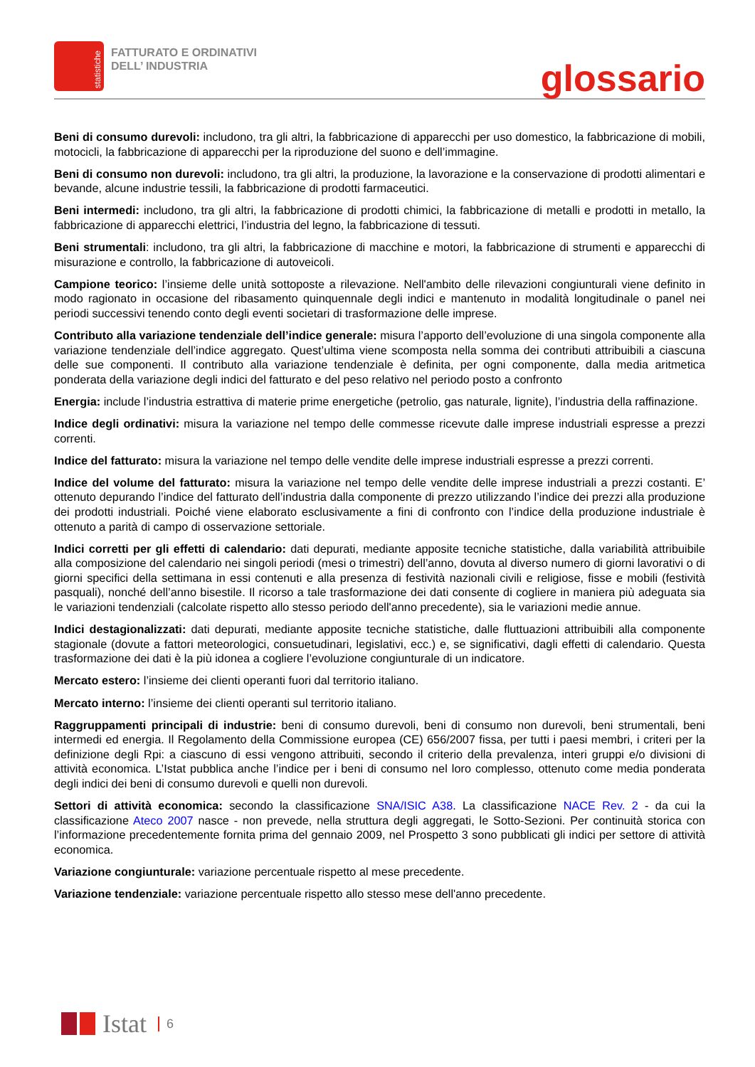statistiche
FATTURATO E ORDINATIVI
DELL’ INDUSTRIA
glossario
Beni di consumo durevoli: includono, tra gli altri, la fabbricazione di apparecchi per uso domestico, la fabbricazione di mobili, motocicli, la fabbricazione di apparecchi per la riproduzione del suono e dell’immagine.
Beni di consumo non durevoli: includono, tra gli altri, la produzione, la lavorazione e la conservazione di prodotti alimentari e bevande, alcune industrie tessili, la fabbricazione di prodotti farmaceutici.
Beni intermedi: includono, tra gli altri, la fabbricazione di prodotti chimici, la fabbricazione di metalli e prodotti in metallo, la fabbricazione di apparecchi elettrici, l’industria del legno, la fabbricazione di tessuti.
Beni strumentali: includono, tra gli altri, la fabbricazione di macchine e motori, la fabbricazione di strumenti e apparecchi di misurazione e controllo, la fabbricazione di autoveicoli.
Campione teorico: l’insieme delle unità sottoposte a rilevazione. Nell'ambito delle rilevazioni congiunturali viene definito in modo ragionato in occasione del ribasamento quinquennale degli indici e mantenuto in modalità longitudinale o panel nei periodi successivi tenendo conto degli eventi societari di trasformazione delle imprese.
Contributo alla variazione tendenziale dell’indice generale: misura l’apporto dell’evoluzione di una singola componente alla variazione tendenziale dell’indice aggregato. Quest’ultima viene scomposta nella somma dei contributi attribuibili a ciascuna delle sue componenti. Il contributo alla variazione tendenziale è definita, per ogni componente, dalla media aritmetica ponderata della variazione degli indici del fatturato e del peso relativo nel periodo posto a confronto
Energia: include l’industria estrattiva di materie prime energetiche (petrolio, gas naturale, lignite), l’industria della raffinazione.
Indice degli ordinativi: misura la variazione nel tempo delle commesse ricevute dalle imprese industriali espresse a prezzi correnti.
Indice del fatturato: misura la variazione nel tempo delle vendite delle imprese industriali espresse a prezzi correnti.
Indice del volume del fatturato: misura la variazione nel tempo delle vendite delle imprese industriali a prezzi costanti. E’ ottenuto depurando l’indice del fatturato dell’industria dalla componente di prezzo utilizzando l’indice dei prezzi alla produzione dei prodotti industriali. Poiché viene elaborato esclusivamente a fini di confronto con l’indice della produzione industriale è ottenuto a parità di campo di osservazione settoriale.
Indici corretti per gli effetti di calendario: dati depurati, mediante apposite tecniche statistiche, dalla variabilità attribuibile alla composizione del calendario nei singoli periodi (mesi o trimestri) dell’anno, dovuta al diverso numero di giorni lavorativi o di giorni specifici della settimana in essi contenuti e alla presenza di festività nazionali civili e religiose, fisse e mobili (festività pasquali), nonché dell’anno bisestile. Il ricorso a tale trasformazione dei dati consente di cogliere in maniera più adeguata sia le variazioni tendenziali (calcolate rispetto allo stesso periodo dell'anno precedente), sia le variazioni medie annue.
Indici destagionalizzati: dati depurati, mediante apposite tecniche statistiche, dalle fluttuazioni attribuibili alla componente stagionale (dovute a fattori meteorologici, consuetudinari, legislativi, ecc.) e, se significativi, dagli effetti di calendario. Questa trasformazione dei dati è la più idonea a cogliere l’evoluzione congiunturale di un indicatore.
Mercato estero: l’insieme dei clienti operanti fuori dal territorio italiano.
Mercato interno: l’insieme dei clienti operanti sul territorio italiano.
Raggruppamenti principali di industrie: beni di consumo durevoli, beni di consumo non durevoli, beni strumentali, beni intermedi ed energia. Il Regolamento della Commissione europea (CE) 656/2007 fissa, per tutti i paesi membri, i criteri per la definizione degli Rpi: a ciascuno di essi vengono attribuiti, secondo il criterio della prevalenza, interi gruppi e/o divisioni di attività economica. L’Istat pubblica anche l’indice per i beni di consumo nel loro complesso, ottenuto come media ponderata degli indici dei beni di consumo durevoli e quelli non durevoli.
Settori di attività economica: secondo la classificazione SNA/ISIC A38. La classificazione NACE Rev. 2 - da cui la classificazione Ateco 2007 nasce - non prevede, nella struttura degli aggregati, le Sotto-Sezioni. Per continuità storica con l’informazione precedentemente fornita prima del gennaio 2009, nel Prospetto 3 sono pubblicati gli indici per settore di attività economica.
Variazione congiunturale: variazione percentuale rispetto al mese precedente.
Variazione tendenziale: variazione percentuale rispetto allo stesso mese dell'anno precedente.
Istat 6